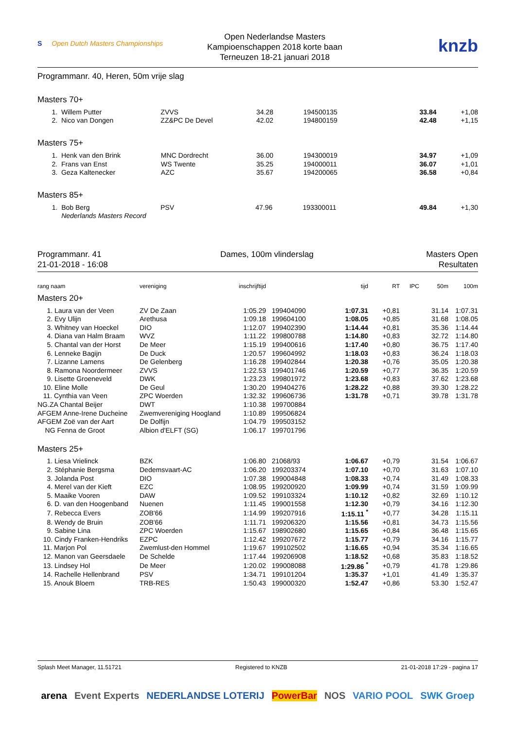S Open Dutch Masters Championships
Open Nederlandse Masters
Kampioenschappen 2018 korte baan
Terneuzen 18-21 januari 2018
knzb
Programmanr. 40, Heren, 50m vrije slag
Masters 70+
| 1. | Willem Putter | ZVVS | 34.28 | 194500135 | 33.84 | +1,08 |
| 2. | Nico van Dongen | ZZ&PC De Devel | 42.02 | 194800159 | 42.48 | +1,15 |
Masters 75+
| 1. | Henk van den Brink | MNC Dordrecht | 36.00 | 194300019 | 34.97 | +1,09 |
| 2. | Frans van Enst | WS Twente | 35.25 | 194000011 | 36.07 | +1,01 |
| 3. | Geza Kaltenecker | AZC | 35.67 | 194200065 | 36.58 | +0,84 |
Masters 85+
| 1. | Bob Berg | PSV | 47.96 | 193300011 | 49.84 | +1,30 |
| | Nederlands Masters Record | | | | | |
Programmanr. 41
21-01-2018 - 16:08
Dames, 100m vlinderslag Masters Open
Resultaten
| rang naam | vereniging | inschrijftijd | | tijd | RT | IPC | 50m | 100m |
| --- | --- | --- | --- | --- | --- | --- | --- | --- |
| Masters 20+ | | | | | | | | |
| 1. Laura van der Veen | ZV De Zaan | 1:05.29 | 199404090 | 1:07.31 | +0,81 | | 31.14 | 1:07.31 |
| 2. Evy Ulijn | Arethusa | 1:09.18 | 199604100 | 1:08.05 | +0,85 | | 31.68 | 1:08.05 |
| 3. Whitney van Hoeckel | DIO | 1:12.07 | 199402390 | 1:14.44 | +0,81 | | 35.36 | 1:14.44 |
| 4. Diana van Halm Braam | WVZ | 1:11.22 | 199800788 | 1:14.80 | +0,83 | | 32.72 | 1:14.80 |
| 5. Chantal van der Horst | De Meer | 1:15.19 | 199400616 | 1:17.40 | +0,80 | | 36.75 | 1:17.40 |
| 6. Lenneke Bagijn | De Duck | 1:20.57 | 199604992 | 1:18.03 | +0,83 | | 36.24 | 1:18.03 |
| 7. Lizanne Lamens | De Gelenberg | 1:16.28 | 199402844 | 1:20.38 | +0,76 | | 35.05 | 1:20.38 |
| 8. Ramona Noordermeer | ZVVS | 1:22.53 | 199401746 | 1:20.59 | +0,77 | | 36.35 | 1:20.59 |
| 9. Lisette Groeneveld | DWK | 1:23.23 | 199801972 | 1:23.68 | +0,83 | | 37.62 | 1:23.68 |
| 10. Eline Molle | De Geul | 1:30.20 | 199404276 | 1:28.22 | +0,88 | | 39.30 | 1:28.22 |
| 11. Cynthia van Veen | ZPC Woerden | 1:32.32 | 199606736 | 1:31.78 | +0,71 | | 39.78 | 1:31.78 |
| NG.ZA Chantal Beijer | DWT | 1:10.38 | 199700884 | | | | | |
| AFGEM Anne-Irene Ducheine | Zwemvereniging Hoogland | 1:10.89 | 199506824 | | | | | |
| AFGEM Zoë van der Aart | De Dolfijn | 1:04.79 | 199503152 | | | | | |
| NG Fenna de Groot | Albion d'ELFT (SG) | 1:06.17 | 199701796 | | | | | |
| Masters 25+ | | | | | | | | |
| 1. Liesa Vrielinck | BZK | 1:06.80 | 21068/93 | 1:06.67 | +0,79 | | 31.54 | 1:06.67 |
| 2. Stéphanie Bergsma | Dedemsvaart-AC | 1:06.20 | 199203374 | 1:07.10 | +0,70 | | 31.63 | 1:07.10 |
| 3. Jolanda Post | DIO | 1:07.38 | 199004848 | 1:08.33 | +0,74 | | 31.49 | 1:08.33 |
| 4. Merel van der Kieft | EZC | 1:08.95 | 199200920 | 1:09.99 | +0,74 | | 31.59 | 1:09.99 |
| 5. Maaike Vooren | DAW | 1:09.52 | 199103324 | 1:10.12 | +0,82 | | 32.69 | 1:10.12 |
| 6. D. van den Hoogenband | Nuenen | 1:11.45 | 199001558 | 1:12.30 | +0,79 | | 34.16 | 1:12.30 |
| 7. Rebecca Evers | ZOB'66 | 1:14.99 | 199207916 | 1:15.11 <sup>*</sup> | +0,77 | | 34.28 | 1:15.11 |
| 8. Wendy de Bruin | ZOB'66 | 1:11.71 | 199206320 | 1:15.56 | +0,81 | | 34.73 | 1:15.56 |
| 9. Sabine Lina | ZPC Woerden | 1:15.67 | 198902680 | 1:15.65 | +0,84 | | 36.48 | 1:15.65 |
| 10. Cindy Franken-Hendriks | EZPC | 1:12.42 | 199207672 | 1:15.77 | +0,79 | | 34.16 | 1:15.77 |
| 11. Marjon Pol | Zwemlust-den Hommel | 1:19.67 | 199102502 | 1:16.65 | +0,94 | | 35.34 | 1:16.65 |
| 12. Manon van Geersdaele | De Schelde | 1:17.44 | 199206908 | 1:18.52 | +0,68 | | 35.83 | 1:18.52 |
| 13. Lindsey Hol | De Meer | 1:20.02 | 199008088 | 1:29.86 <sup>*</sup> | +0,79 | | 41.78 | 1:29.86 |
| 14. Rachelle Hellenbrand | PSV | 1:34.71 | 199101204 | 1:35.37 | +1,01 | | 41.49 | 1:35.37 |
| 15. Anouk Bloem | TRB-RES | 1:50.43 | 199000320 | 1:52.47 | +0,86 | | 53.30 | 1:52.47 |
Splash Meet Manager, 11.51721 Registered to KNZB 21-01-2018 17:29 - pagina 17
arena Event Experts NEDERLANDSE LOTERIJ PowerBar NOS VARIO POOL SWK Groep